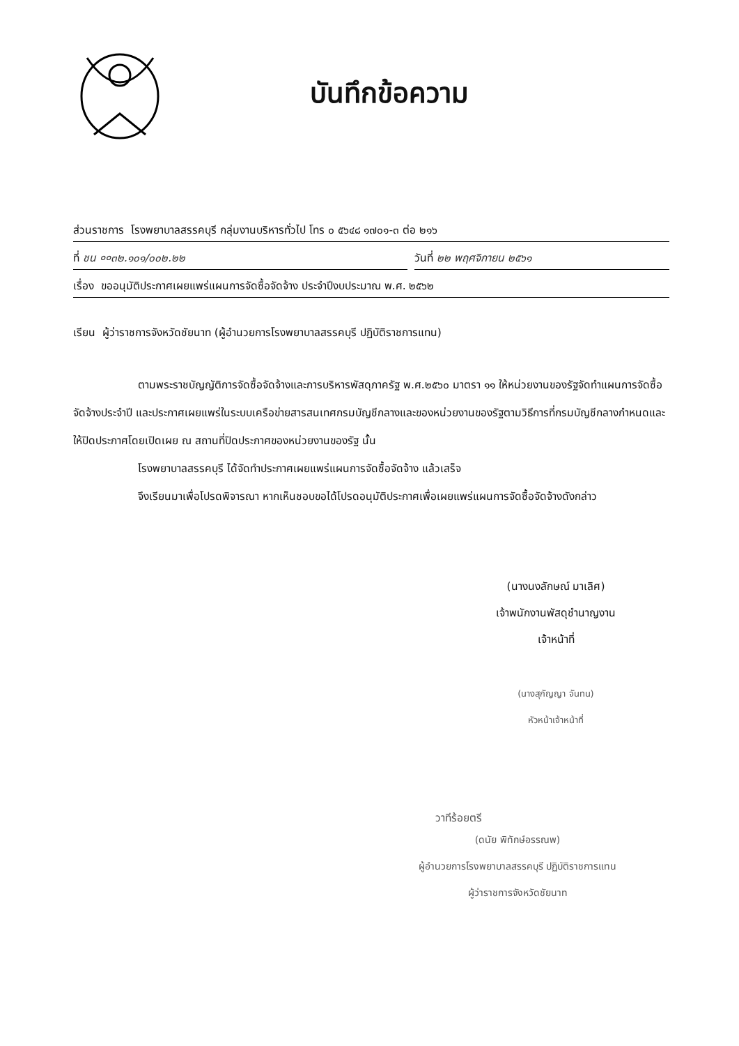บันทึกข้อความ
ส่วนราชการ โรงพยาบาลสรรคบุรี กลุ่มงานบริหารทั่วไป โทร ๐ ๕๖๔๘ ๑๗๐๑-๓ ต่อ ๒๑๖
ที่ ชน ००๓๒.๑๐๑/๐๐๒.๒๒ วันที่ ๒๒ พฤศจิกายน ๒๕๖๑
เรื่อง ขออนุมัติประกาศเผยแพร่แผนการจัดซื้อจัดจ้าง ประจำปีงบประมาณ พ.ศ. ๒๕๖๒
เรียน ผู้ว่าราชการจังหวัดชัยนาท (ผู้อำนวยการโรงพยาบาลสรรคบุรี ปฏิบัติราชการแทน)
ตามพระราชบัญญัติการจัดซื้อจัดจ้างและการบริหารพัสดุภาครัฐ พ.ศ.๒๕๖๐ มาตรา ๑๑ ให้หน่วยงานของรัฐจัดทำแผนการจัดซื้อจัดจ้างประจำปี และประกาศเผยแพร่ในระบบเครือข่ายสารสนเทศกรมบัญชีกลางและของหน่วยงานของรัฐตามวิธีการที่กรมบัญชีกลางกำหนดและให้ปิดประกาศโดยเปิดเผย ณ สถานที่ปิดประกาศของหน่วยงานของรัฐ นั้น
โรงพยาบาลสรรคบุรี ได้จัดทำประกาศเผยแพร่แผนการจัดซื้อจัดจ้าง แล้วเสร็จ
จึงเรียนมาเพื่อโปรดพิจารณา หากเห็นชอบขอได้โปรดอนุมัติประกาศเพื่อเผยแพร่แผนการจัดซื้อจัดจ้างดังกล่าว
(นางนงลักษณ์ มาเลิศ)
เจ้าพนักงานพัสดุชำนาญงาน
เจ้าหน้าที่
(นางสุกัญญา จันทน)
หัวหน้าเจ้าหน้าที่
วาทีร้อยตรี
(ดนัย พิทักษ์อรรณพ)
ผู้อำนวยการโรงพยาบาลสรรคบุรี ปฏิบัติราชการแทน
ผู้ว่าราชการจังหวัดชัยนาท